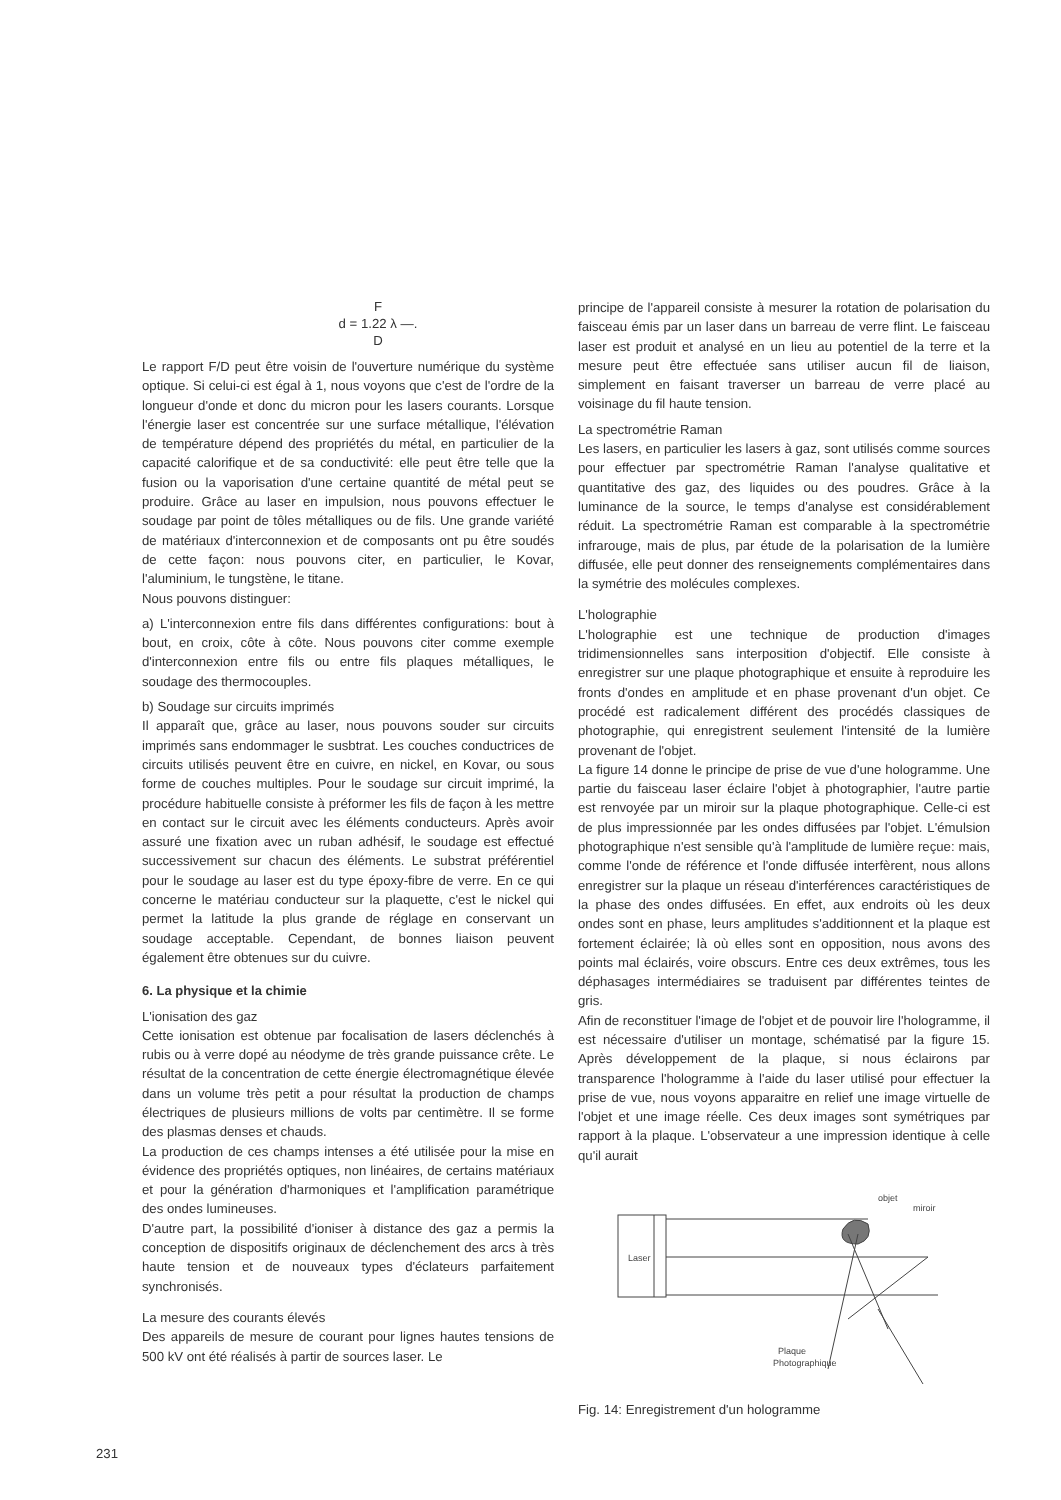F
d = 1.22 λ —.
D
Le rapport F/D peut être voisin de l'ouverture numérique du système optique. Si celui-ci est égal à 1, nous voyons que c'est de l'ordre de la longueur d'onde et donc du micron pour les lasers courants. Lorsque l'énergie laser est concentrée sur une surface métallique, l'élévation de température dépend des propriétés du métal, en particulier de la capacité calorifique et de sa conductivité: elle peut être telle que la fusion ou la vaporisation d'une certaine quantité de métal peut se produire. Grâce au laser en impulsion, nous pouvons effectuer le soudage par point de tôles métalliques ou de fils. Une grande variété de matériaux d'interconnexion et de composants ont pu être soudés de cette façon: nous pouvons citer, en particulier, le Kovar, l'aluminium, le tungstène, le titane.
Nous pouvons distinguer:
a) L'interconnexion entre fils dans différentes configurations: bout à bout, en croix, côte à côte. Nous pouvons citer comme exemple d'interconnexion entre fils ou entre fils plaques métalliques, le soudage des thermocouples.
b) Soudage sur circuits imprimés
Il apparaît que, grâce au laser, nous pouvons souder sur circuits imprimés sans endommager le susbtrat. Les couches conductrices de circuits utilisés peuvent être en cuivre, en nickel, en Kovar, ou sous forme de couches multiples. Pour le soudage sur circuit imprimé, la procédure habituelle consiste à préformer les fils de façon à les mettre en contact sur le circuit avec les éléments conducteurs. Après avoir assuré une fixation avec un ruban adhésif, le soudage est effectué successivement sur chacun des éléments. Le substrat préférentiel pour le soudage au laser est du type époxy-fibre de verre. En ce qui concerne le matériau conducteur sur la plaquette, c'est le nickel qui permet la latitude la plus grande de réglage en conservant un soudage acceptable. Cependant, de bonnes liaison peuvent également être obtenues sur du cuivre.
6. La physique et la chimie
L'ionisation des gaz
Cette ionisation est obtenue par focalisation de lasers déclenchés à rubis ou à verre dopé au néodyme de très grande puissance crête. Le résultat de la concentration de cette énergie électromagnétique élevée dans un volume très petit a pour résultat la production de champs électriques de plusieurs millions de volts par centimètre. Il se forme des plasmas denses et chauds.
La production de ces champs intenses a été utilisée pour la mise en évidence des propriétés optiques, non linéaires, de certains matériaux et pour la génération d'harmoniques et l'amplification paramétrique des ondes lumineuses.
D'autre part, la possibilité d'ioniser à distance des gaz a permis la conception de dispositifs originaux de déclenchement des arcs à très haute tension et de nouveaux types d'éclateurs parfaitement synchronisés.
La mesure des courants élevés
Des appareils de mesure de courant pour lignes hautes tensions de 500 kV ont été réalisés à partir de sources laser. Le
principe de l'appareil consiste à mesurer la rotation de polarisation du faisceau émis par un laser dans un barreau de verre flint. Le faisceau laser est produit et analysé en un lieu au potentiel de la terre et la mesure peut être effectuée sans utiliser aucun fil de liaison, simplement en faisant traverser un barreau de verre placé au voisinage du fil haute tension.
La spectrométrie Raman
Les lasers, en particulier les lasers à gaz, sont utilisés comme sources pour effectuer par spectrométrie Raman l'analyse qualitative et quantitative des gaz, des liquides ou des poudres. Grâce à la luminance de la source, le temps d'analyse est considérablement réduit. La spectrométrie Raman est comparable à la spectrométrie infrarouge, mais de plus, par étude de la polarisation de la lumière diffusée, elle peut donner des renseignements complémentaires dans la symétrie des molécules complexes.
L'holographie
L'holographie est une technique de production d'images tridimensionnelles sans interposition d'objectif. Elle consiste à enregistrer sur une plaque photographique et ensuite à reproduire les fronts d'ondes en amplitude et en phase provenant d'un objet. Ce procédé est radicalement différent des procédés classiques de photographie, qui enregistrent seulement l'intensité de la lumière provenant de l'objet.
La figure 14 donne le principe de prise de vue d'une hologramme. Une partie du faisceau laser éclaire l'objet à photographier, l'autre partie est renvoyée par un miroir sur la plaque photographique. Celle-ci est de plus impressionnée par les ondes diffusées par l'objet. L'émulsion photographique n'est sensible qu'à l'amplitude de lumière reçue: mais, comme l'onde de référence et l'onde diffusée interfèrent, nous allons enregistrer sur la plaque un réseau d'interférences caractéristiques de la phase des ondes diffusées. En effet, aux endroits où les deux ondes sont en phase, leurs amplitudes s'additionnent et la plaque est fortement éclairée; là où elles sont en opposition, nous avons des points mal éclairés, voire obscurs. Entre ces deux extrêmes, tous les déphasages intermédiaires se traduisent par différentes teintes de gris.
Afin de reconstituer l'image de l'objet et de pouvoir lire l'hologramme, il est nécessaire d'utiliser un montage, schématisé par la figure 15. Après développement de la plaque, si nous éclairons par transparence l'hologramme à l'aide du laser utilisé pour effectuer la prise de vue, nous voyons apparaitre en relief une image virtuelle de l'objet et une image réelle. Ces deux images sont symétriques par rapport à la plaque. L'observateur a une impression identique à celle qu'il aurait
Laser
objet
miroir
Plaque
Photographique
Fig. 14: Enregistrement d'un hologramme
231